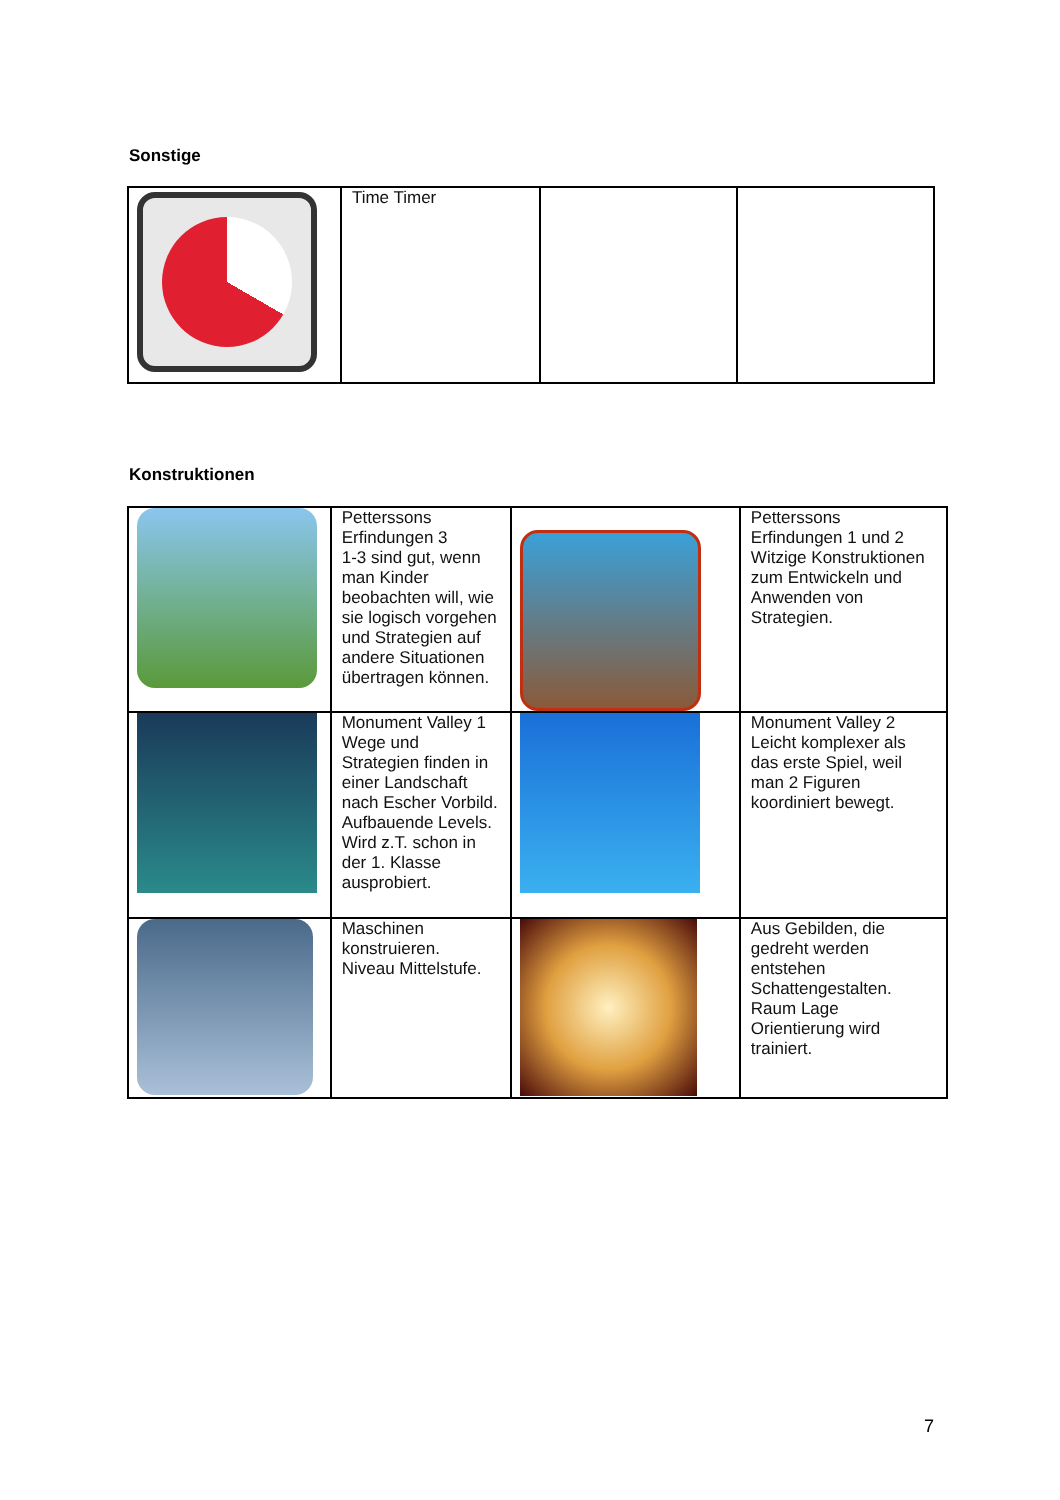Sonstige
| | Time Timer | | |
Konstruktionen
| | Petterssons Erfindungen 3 1-3 sind gut, wenn man Kinder beobachten will, wie sie logisch vorgehen und Strategien auf andere Situationen übertragen können. | | Petterssons Erfindungen 1 und 2 Witzige Konstruktionen zum Entwickeln und Anwenden von Strategien. |
| | Monument Valley 1 Wege und Strategien finden in einer Landschaft nach Escher Vorbild. Aufbauende Levels. Wird z.T. schon in der 1. Klasse ausprobiert. | | Monument Valley 2 Leicht komplexer als das erste Spiel, weil man 2 Figuren koordiniert bewegt. |
| | Maschinen konstruieren. Niveau Mittelstufe. | | Aus Gebilden, die gedreht werden entstehen Schattengestalten. Raum Lage Orientierung wird trainiert. |
7